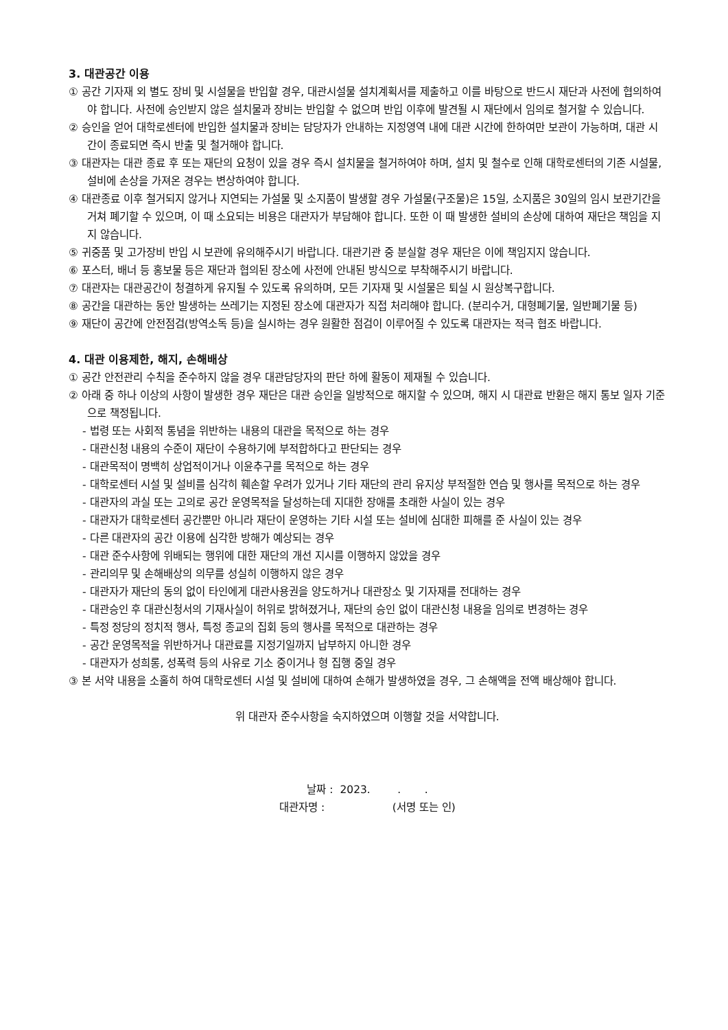3. 대관공간 이용
① 공간 기자재 외 별도 장비 및 시설물을 반입할 경우, 대관시설물 설치계획서를 제출하고 이를 바탕으로 반드시 재단과 사전에 협의하여야 합니다. 사전에 승인받지 않은 설치물과 장비는 반입할 수 없으며 반입 이후에 발견될 시 재단에서 임의로 철거할 수 있습니다.
② 승인을 얻어 대학로센터에 반입한 설치물과 장비는 담당자가 안내하는 지정영역 내에 대관 시간에 한하여만 보관이 가능하며, 대관 시간이 종료되면 즉시 반출 및 철거해야 합니다.
③ 대관자는 대관 종료 후 또는 재단의 요청이 있을 경우 즉시 설치물을 철거하여야 하며, 설치 및 철수로 인해 대학로센터의 기존 시설물, 설비에 손상을 가져온 경우는 변상하여야 합니다.
④ 대관종료 이후 철거되지 않거나 지연되는 가설물 및 소지품이 발생할 경우 가설물(구조물)은 15일, 소지품은 30일의 임시 보관기간을 거쳐 폐기할 수 있으며, 이 때 소요되는 비용은 대관자가 부담해야 합니다. 또한 이 때 발생한 설비의 손상에 대하여 재단은 책임을 지지 않습니다.
⑤ 귀중품 및 고가장비 반입 시 보관에 유의해주시기 바랍니다. 대관기관 중 분실할 경우 재단은 이에 책임지지 않습니다.
⑥ 포스터, 배너 등 홍보물 등은 재단과 협의된 장소에 사전에 안내된 방식으로 부착해주시기 바랍니다.
⑦ 대관자는 대관공간이 청결하게 유지될 수 있도록 유의하며, 모든 기자재 및 시설물은 퇴실 시 원상복구합니다.
⑧ 공간을 대관하는 동안 발생하는 쓰레기는 지정된 장소에 대관자가 직접 처리해야 합니다. (분리수거, 대형폐기물, 일반폐기물 등)
⑨ 재단이 공간에 안전점검(방역소독 등)을 실시하는 경우 원활한 점검이 이루어질 수 있도록 대관자는 적극 협조 바랍니다.
4. 대관 이용제한, 해지, 손해배상
① 공간 안전관리 수칙을 준수하지 않을 경우 대관담당자의 판단 하에 활동이 제재될 수 있습니다.
② 아래 중 하나 이상의 사항이 발생한 경우 재단은 대관 승인을 일방적으로 해지할 수 있으며, 해지 시 대관료 반환은 해지 통보 일자 기준으로 책정됩니다.
- 법령 또는 사회적 통념을 위반하는 내용의 대관을 목적으로 하는 경우
- 대관신청 내용의 수준이 재단이 수용하기에 부적합하다고 판단되는 경우
- 대관목적이 명백히 상업적이거나 이윤추구를 목적으로 하는 경우
- 대학로센터 시설 및 설비를 심각히 훼손할 우려가 있거나 기타 재단의 관리 유지상 부적절한 연습 및 행사를 목적으로 하는 경우
- 대관자의 과실 또는 고의로 공간 운영목적을 달성하는데 지대한 장애를 초래한 사실이 있는 경우
- 대관자가 대학로센터 공간뿐만 아니라 재단이 운영하는 기타 시설 또는 설비에 심대한 피해를 준 사실이 있는 경우
- 다른 대관자의 공간 이용에 심각한 방해가 예상되는 경우
- 대관 준수사항에 위배되는 행위에 대한 재단의 개선 지시를 이행하지 않았을 경우
- 관리의무 및 손해배상의 의무를 성실히 이행하지 않은 경우
- 대관자가 재단의 동의 없이 타인에게 대관사용권을 양도하거나 대관장소 및 기자재를 전대하는 경우
- 대관승인 후 대관신청서의 기재사실이 허위로 밝혀졌거나, 재단의 승인 없이 대관신청 내용을 임의로 변경하는 경우
- 특정 정당의 정치적 행사, 특정 종교의 집회 등의 행사를 목적으로 대관하는 경우
- 공간 운영목적을 위반하거나 대관료를 지정기일까지 납부하지 아니한 경우
- 대관자가 성희롱, 성폭력 등의 사유로 기소 중이거나 형 집행 중일 경우
③ 본 서약 내용을 소홀히 하여 대학로센터 시설 및 설비에 대하여 손해가 발생하였을 경우, 그 손해액을 전액 배상해야 합니다.
위 대관자 준수사항을 숙지하였으며 이행할 것을 서약합니다.
날짜 : 2023. . .
대관자명 : (서명 또는 인)